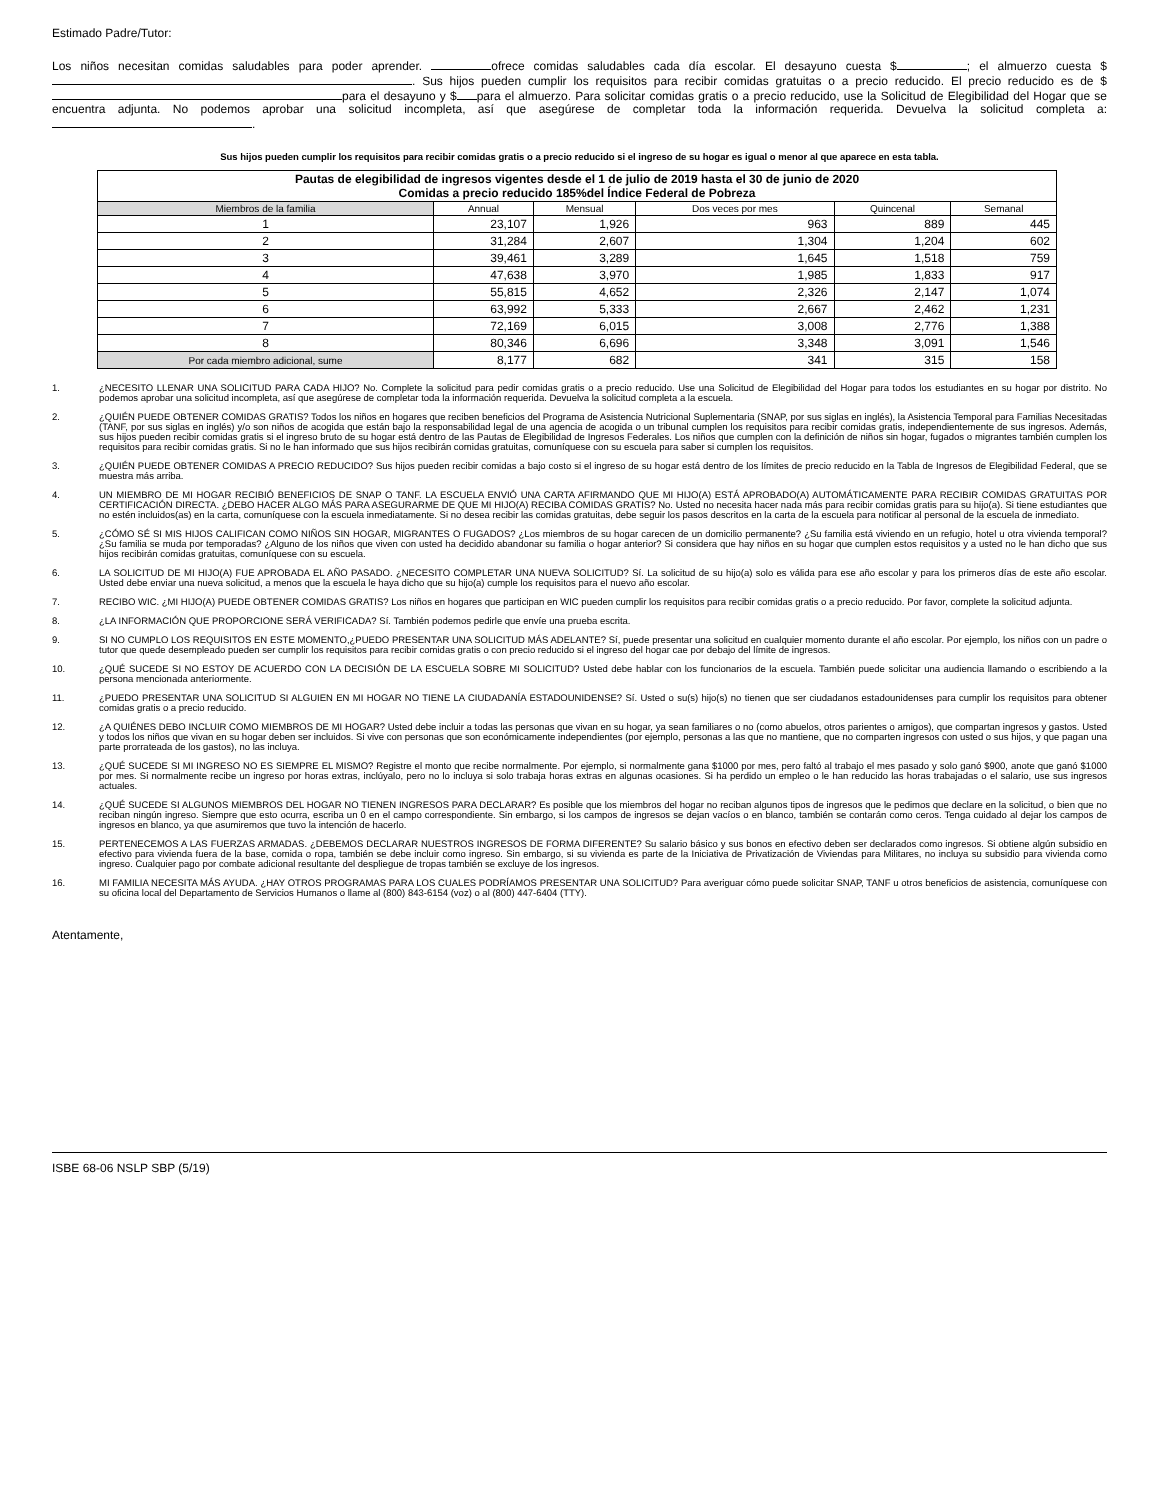Estimado Padre/Tutor:
Los niños necesitan comidas saludables para poder aprender. ofrece comidas saludables cada día escolar. El desayuno cuesta $ ; el almuerzo cuesta $ . Sus hijos pueden cumplir los requisitos para recibir comidas gratuitas o a precio reducido. El precio reducido es de $ para el desayuno y $ para el almuerzo. Para solicitar comidas gratis o a precio reducido, use la Solicitud de Elegibilidad del Hogar que se encuentra adjunta. No podemos aprobar una solicitud incompleta, así que asegúrese de completar toda la información requerida. Devuelva la solicitud completa a: .
Sus hijos pueden cumplir los requisitos para recibir comidas gratis o a precio reducido si el ingreso de su hogar es igual o menor al que aparece en esta tabla.
| Pautas de elegibilidad de ingresos vigentes desde el 1 de julio de 2019 hasta el 30 de junio de 2020 Comidas a precio reducido 185%del Índice Federal de Pobreza | | | | | |
| --- | --- | --- | --- | --- | --- |
| Miembros de la familia | Annual | Mensual | Dos veces por mes | Quincenal | Semanal |
| 1 | 23,107 | 1,926 | 963 | 889 | 445 |
| 2 | 31,284 | 2,607 | 1,304 | 1,204 | 602 |
| 3 | 39,461 | 3,289 | 1,645 | 1,518 | 759 |
| 4 | 47,638 | 3,970 | 1,985 | 1,833 | 917 |
| 5 | 55,815 | 4,652 | 2,326 | 2,147 | 1,074 |
| 6 | 63,992 | 5,333 | 2,667 | 2,462 | 1,231 |
| 7 | 72,169 | 6,015 | 3,008 | 2,776 | 1,388 |
| 8 | 80,346 | 6,696 | 3,348 | 3,091 | 1,546 |
| Por cada miembro adicional, sume | 8,177 | 682 | 341 | 315 | 158 |
1. ¿NECESITO LLENAR UNA SOLICITUD PARA CADA HIJO? No. Complete la solicitud para pedir comidas gratis o a precio reducido. Use una Solicitud de Elegibilidad del Hogar para todos los estudiantes en su hogar por distrito. No podemos aprobar una solicitud incompleta, así que asegúrese de completar toda la información requerida. Devuelva la solicitud completa a la escuela.
2. ¿QUIÉN PUEDE OBTENER COMIDAS GRATIS? Todos los niños en hogares que reciben beneficios del Programa de Asistencia Nutricional Suplementaria (SNAP, por sus siglas en inglés), la Asistencia Temporal para Familias Necesitadas (TANF, por sus siglas en inglés) y/o son niños de acogida que están bajo la responsabilidad legal de una agencia de acogida o un tribunal cumplen los requisitos para recibir comidas gratis, independientemente de sus ingresos. Además, sus hijos pueden recibir comidas gratis si el ingreso bruto de su hogar está dentro de las Pautas de Elegibilidad de Ingresos Federales. Los niños que cumplen con la definición de niños sin hogar, fugados o migrantes también cumplen los requisitos para recibir comidas gratis. Si no le han informado que sus hijos recibirán comidas gratuitas, comuníquese con su escuela para saber si cumplen los requisitos.
3. ¿QUIÉN PUEDE OBTENER COMIDAS A PRECIO REDUCIDO? Sus hijos pueden recibir comidas a bajo costo si el ingreso de su hogar está dentro de los límites de precio reducido en la Tabla de Ingresos de Elegibilidad Federal, que se muestra más arriba.
4. UN MIEMBRO DE MI HOGAR RECIBIÓ BENEFICIOS DE SNAP O TANF. LA ESCUELA ENVIÓ UNA CARTA AFIRMANDO QUE MI HIJO(A) ESTÁ APROBADO(A) AUTOMÁTICAMENTE PARA RECIBIR COMIDAS GRATUITAS POR CERTIFICACIÓN DIRECTA. ¿DEBO HACER ALGO MÁS PARA ASEGURARME DE QUE MI HIJO(A) RECIBA COMIDAS GRATIS? No. Usted no necesita hacer nada más para recibir comidas gratis para su hijo(a). Si tiene estudiantes que no estén incluidos(as) en la carta, comuníquese con la escuela inmediatamente. Si no desea recibir las comidas gratuitas, debe seguir los pasos descritos en la carta de la escuela para notificar al personal de la escuela de inmediato.
5. ¿CÓMO SÉ SI MIS HIJOS CALIFICAN COMO NIÑOS SIN HOGAR, MIGRANTES O FUGADOS? ¿Los miembros de su hogar carecen de un domicilio permanente? ¿Su familia está viviendo en un refugio, hotel u otra vivienda temporal? ¿Su familia se muda por temporadas? ¿Alguno de los niños que viven con usted ha decidido abandonar su familia o hogar anterior? Si considera que hay niños en su hogar que cumplen estos requisitos y a usted no le han dicho que sus hijos recibirán comidas gratuitas, comuníquese con su escuela.
6. LA SOLICITUD DE MI HIJO(A) FUE APROBADA EL AÑO PASADO. ¿NECESITO COMPLETAR UNA NUEVA SOLICITUD? Sí. La solicitud de su hijo(a) solo es válida para ese año escolar y para los primeros días de este año escolar. Usted debe enviar una nueva solicitud, a menos que la escuela le haya dicho que su hijo(a) cumple los requisitos para el nuevo año escolar.
7. RECIBO WIC. ¿MI HIJO(A) PUEDE OBTENER COMIDAS GRATIS? Los niños en hogares que participan en WIC pueden cumplir los requisitos para recibir comidas gratis o a precio reducido. Por favor, complete la solicitud adjunta.
8. ¿LA INFORMACIÓN QUE PROPORCIONE SERÁ VERIFICADA? Sí. También podemos pedirle que envíe una prueba escrita.
9. SI NO CUMPLO LOS REQUISITOS EN ESTE MOMENTO,¿PUEDO PRESENTAR UNA SOLICITUD MÁS ADELANTE? Sí, puede presentar una solicitud en cualquier momento durante el año escolar. Por ejemplo, los niños con un padre o tutor que quede desempleado pueden ser cumplir los requisitos para recibir comidas gratis o con precio reducido si el ingreso del hogar cae por debajo del límite de ingresos.
10. ¿QUÉ SUCEDE SI NO ESTOY DE ACUERDO CON LA DECISIÓN DE LA ESCUELA SOBRE MI SOLICITUD? Usted debe hablar con los funcionarios de la escuela. También puede solicitar una audiencia llamando o escribiendo a la persona mencionada anteriormente.
11. ¿PUEDO PRESENTAR UNA SOLICITUD SI ALGUIEN EN MI HOGAR NO TIENE LA CIUDADANÍA ESTADOUNIDENSE? Sí. Usted o su(s) hijo(s) no tienen que ser ciudadanos estadounidenses para cumplir los requisitos para obtener comidas gratis o a precio reducido.
12. ¿A QUIÉNES DEBO INCLUIR COMO MIEMBROS DE MI HOGAR? Usted debe incluir a todas las personas que vivan en su hogar, ya sean familiares o no (como abuelos, otros parientes o amigos), que compartan ingresos y gastos. Usted y todos los niños que vivan en su hogar deben ser incluidos. Si vive con personas que son económicamente independientes (por ejemplo, personas a las que no mantiene, que no comparten ingresos con usted o sus hijos, y que pagan una parte prorrateada de los gastos), no las incluya.
13. ¿QUÉ SUCEDE SI MI INGRESO NO ES SIEMPRE EL MISMO? Registre el monto que recibe normalmente. Por ejemplo, si normalmente gana $1000 por mes, pero faltó al trabajo el mes pasado y solo ganó $900, anote que ganó $1000 por mes. Si normalmente recibe un ingreso por horas extras, inclúyalo, pero no lo incluya si solo trabaja horas extras en algunas ocasiones. Si ha perdido un empleo o le han reducido las horas trabajadas o el salario, use sus ingresos actuales.
14. ¿QUÉ SUCEDE SI ALGUNOS MIEMBROS DEL HOGAR NO TIENEN INGRESOS PARA DECLARAR? Es posible que los miembros del hogar no reciban algunos tipos de ingresos que le pedimos que declare en la solicitud, o bien que no reciban ningún ingreso. Siempre que esto ocurra, escriba un 0 en el campo correspondiente. Sin embargo, si los campos de ingresos se dejan vacíos o en blanco, también se contarán como ceros. Tenga cuidado al dejar los campos de ingresos en blanco, ya que asumiremos que tuvo la intención de hacerlo.
15. PERTENECEMOS A LAS FUERZAS ARMADAS. ¿DEBEMOS DECLARAR NUESTROS INGRESOS DE FORMA DIFERENTE? Su salario básico y sus bonos en efectivo deben ser declarados como ingresos. Si obtiene algún subsidio en efectivo para vivienda fuera de la base, comida o ropa, también se debe incluir como ingreso. Sin embargo, si su vivienda es parte de la Iniciativa de Privatización de Viviendas para Militares, no incluya su subsidio para vivienda como ingreso. Cualquier pago por combate adicional resultante del despliegue de tropas también se excluye de los ingresos.
16. MI FAMILIA NECESITA MÁS AYUDA. ¿HAY OTROS PROGRAMAS PARA LOS CUALES PODRÍAMOS PRESENTAR UNA SOLICITUD? Para averiguar cómo puede solicitar SNAP, TANF u otros beneficios de asistencia, comuníquese con su oficina local del Departamento de Servicios Humanos o llame al (800) 843-6154 (voz) o al (800) 447-6404 (TTY).
Atentamente,
ISBE 68-06 NSLP SBP (5/19)